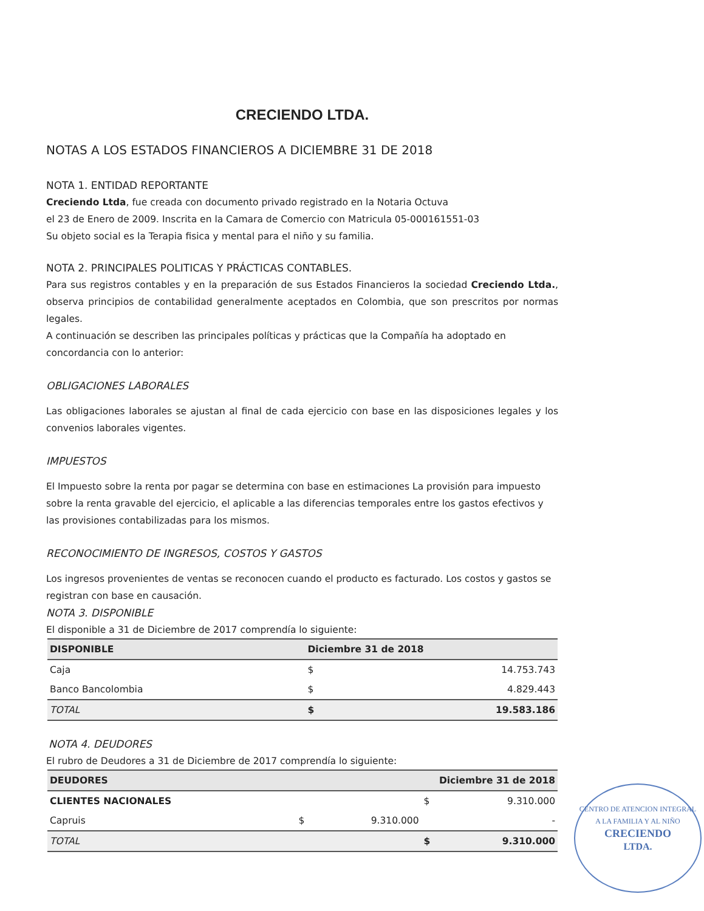CRECIENDO LTDA.
NOTAS A LOS ESTADOS FINANCIEROS A DICIEMBRE 31 DE 2018
NOTA 1. ENTIDAD REPORTANTE
Creciendo Ltda, fue creada con documento privado registrado en la Notaria Octuva
el 23 de Enero de 2009. Inscrita en la Camara de Comercio con Matricula 05-000161551-03
Su objeto social es la Terapia fisica y mental para el niño y su familia.
NOTA 2. PRINCIPALES POLITICAS Y PRÁCTICAS CONTABLES.
Para sus registros contables y en la preparación de sus Estados Financieros la sociedad Creciendo Ltda., observa principios de contabilidad generalmente aceptados en Colombia, que son prescritos por normas legales.
A continuación se describen las principales políticas y prácticas que la Compañía ha adoptado en concordancia con lo anterior:
OBLIGACIONES LABORALES
Las obligaciones laborales se ajustan al final de cada ejercicio con base en las disposiciones legales y los convenios laborales vigentes.
IMPUESTOS
El Impuesto sobre la renta por pagar se determina con base en estimaciones La provisión para impuesto sobre la renta gravable del ejercicio, el aplicable a las diferencias temporales entre los gastos efectivos y las provisiones contabilizadas para los mismos.
RECONOCIMIENTO DE INGRESOS, COSTOS Y GASTOS
Los ingresos provenientes de ventas se reconocen cuando el producto es facturado. Los costos y gastos se registran con base en causación.
NOTA 3. DISPONIBLE
El disponible a 31 de Diciembre de 2017 comprendía lo siguiente:
| DISPONIBLE | Diciembre 31 de 2018 | |
| --- | --- | --- |
| Caja | $ | 14.753.743 |
| Banco Bancolombia | $ | 4.829.443 |
| TOTAL | $ | 19.583.186 |
NOTA 4. DEUDORES
El rubro de Deudores a 31 de Diciembre de 2017 comprendía lo siguiente:
| DEUDORES | Diciembre 31 de 2018 | | | |
| --- | --- | --- | --- | --- |
| CLIENTES NACIONALES | | | $ | 9.310.000 |
| Capruis | $ | 9.310.000 | | - |
| TOTAL | | | $ | 9.310.000 |
CENTRO DE ATENCION INTEGRAL
A LA FAMILIA Y AL NIÑO
CRECIENDO
LTDA.